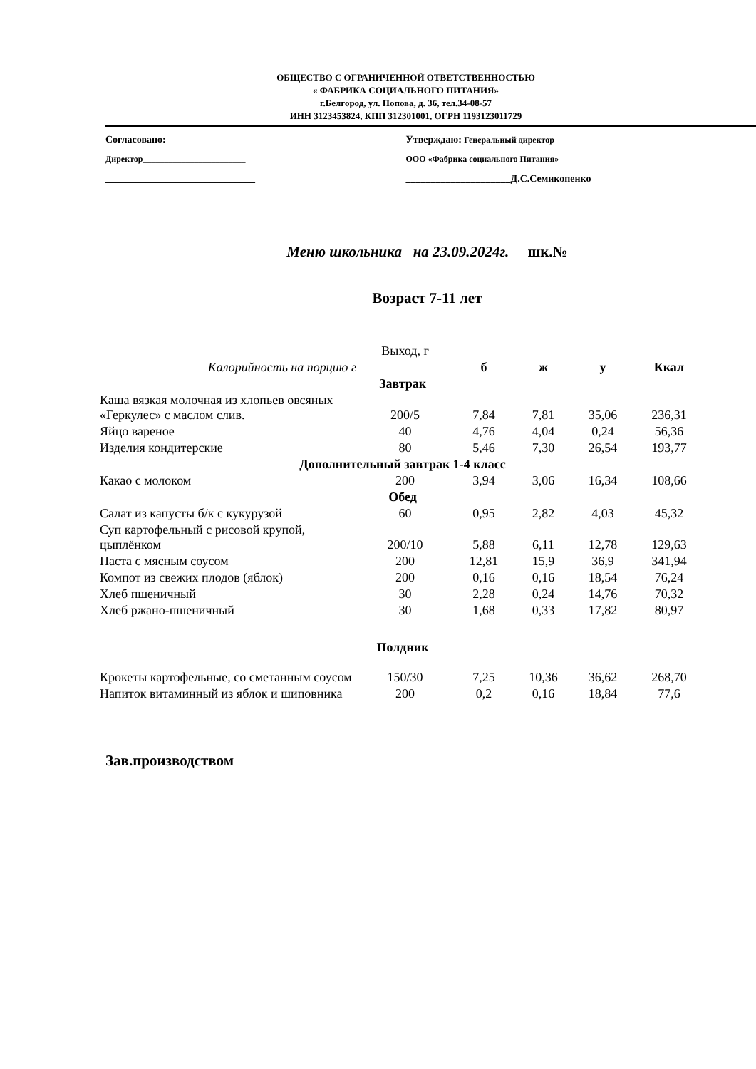ОБЩЕСТВО С ОГРАНИЧЕННОЙ ОТВЕТСТВЕННОСТЬЮ
« ФАБРИКА СОЦИАЛЬНОГО ПИТАНИЯ»
г.Белгород, ул. Попова, д. 36, тел.34-08-57
ИНН 3123453824, КПП 312301001, ОГРН 1193123011729
Согласовано:
Директор________________________
______________________________
Утверждаю: Генеральный директор
ООО «Фабрика социального Питания»
_____________________Д.С.Семикопенко
Меню школьника на 23.09.2024г. шк.№
Возраст 7-11 лет
| | Выход, г | | | | |
| Калорийность на порцию г | | б | ж | у | Ккал |
| Завтрак | | | | | |
| Каша вязкая молочная из хлопьев овсяных «Геркулес» с маслом слив. | 200/5 | 7,84 | 7,81 | 35,06 | 236,31 |
| Яйцо вареное | 40 | 4,76 | 4,04 | 0,24 | 56,36 |
| Изделия кондитерские | 80 | 5,46 | 7,30 | 26,54 | 193,77 |
| Дополнительный завтрак 1-4 класс | | | | | |
| Какао с молоком | 200 | 3,94 | 3,06 | 16,34 | 108,66 |
| Обед | | | | | |
| Салат из капусты б/к с кукурузой | 60 | 0,95 | 2,82 | 4,03 | 45,32 |
| Суп картофельный с рисовой крупой, цыплёнком | 200/10 | 5,88 | 6,11 | 12,78 | 129,63 |
| Паста с мясным соусом | 200 | 12,81 | 15,9 | 36,9 | 341,94 |
| Компот из свежих плодов (яблок) | 200 | 0,16 | 0,16 | 18,54 | 76,24 |
| Хлеб пшеничный | 30 | 2,28 | 0,24 | 14,76 | 70,32 |
| Хлеб ржано-пшеничный | 30 | 1,68 | 0,33 | 17,82 | 80,97 |
| Полдник | | | | | |
| Крокеты картофельные, со сметанным соусом | 150/30 | 7,25 | 10,36 | 36,62 | 268,70 |
| Напиток витаминный из яблок и шиповника | 200 | 0,2 | 0,16 | 18,84 | 77,6 |
Зав.производством